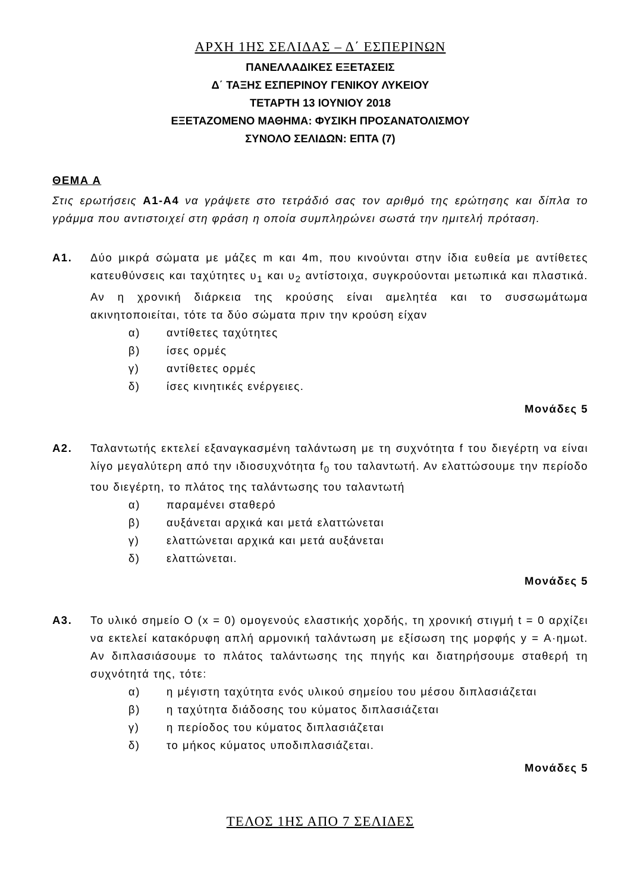ΑΡΧΗ 1ΗΣ ΣΕΛΙΔΑΣ – Δ΄ ΕΣΠΕΡΙΝΩΝ
ΠΑΝΕΛΛΑΔΙΚΕΣ ΕΞΕΤΑΣΕΙΣ
Δ΄ ΤΑΞΗΣ ΕΣΠΕΡΙΝΟΥ ΓΕΝΙΚΟΥ ΛΥΚΕΙΟΥ
ΤΕΤΑΡΤΗ 13 ΙΟΥΝΙΟΥ 2018
ΕΞΕΤΑΖΟΜΕΝΟ ΜΑΘΗΜΑ: ΦΥΣΙΚΗ ΠΡΟΣΑΝΑΤΟΛΙΣΜΟΥ
ΣΥΝΟΛΟ ΣΕΛΙΔΩΝ: ΕΠΤΑ (7)
ΘΕΜΑ Α
Στις ερωτήσεις Α1-Α4 να γράψετε στο τετράδιό σας τον αριθμό της ερώτησης και δίπλα το γράμμα που αντιστοιχεί στη φράση η οποία συμπληρώνει σωστά την ημιτελή πρόταση.
Α1. Δύο μικρά σώματα με μάζες m και 4m, που κινούνται στην ίδια ευθεία με αντίθετες κατευθύνσεις και ταχύτητες υ<sub>1</sub> και υ<sub>2</sub> αντίστοιχα, συγκρούονται μετωπικά και πλαστικά. Αν η χρονική διάρκεια της κρούσης είναι αμελητέα και το συσσωμάτωμα ακινητοποιείται, τότε τα δύο σώματα πριν την κρούση είχαν
α) αντίθετες ταχύτητες
β) ίσες ορμές
γ) αντίθετες ορμές
δ) ίσες κινητικές ενέργειες.
Μονάδες 5
Α2. Ταλαντωτής εκτελεί εξαναγκασμένη ταλάντωση με τη συχνότητα f του διεγέρτη να είναι λίγο μεγαλύτερη από την ιδιοσυχνότητα f<sub>0</sub> του ταλαντωτή. Αν ελαττώσουμε την περίοδο του διεγέρτη, το πλάτος της ταλάντωσης του ταλαντωτή
α) παραμένει σταθερό
β) αυξάνεται αρχικά και μετά ελαττώνεται
γ) ελαττώνεται αρχικά και μετά αυξάνεται
δ) ελαττώνεται.
Μονάδες 5
Α3. Το υλικό σημείο Ο (x = 0) ομογενούς ελαστικής χορδής, τη χρονική στιγμή t = 0 αρχίζει να εκτελεί κατακόρυφη απλή αρμονική ταλάντωση με εξίσωση της μορφής y = Α·ημωt. Αν διπλασιάσουμε το πλάτος ταλάντωσης της πηγής και διατηρήσουμε σταθερή τη συχνότητά της, τότε:
α) η μέγιστη ταχύτητα ενός υλικού σημείου του μέσου διπλασιάζεται
β) η ταχύτητα διάδοσης του κύματος διπλασιάζεται
γ) η περίοδος του κύματος διπλασιάζεται
δ) το μήκος κύματος υποδιπλασιάζεται.
Μονάδες 5
ΤΕΛΟΣ 1ΗΣ ΑΠΟ 7 ΣΕΛΙΔΕΣ